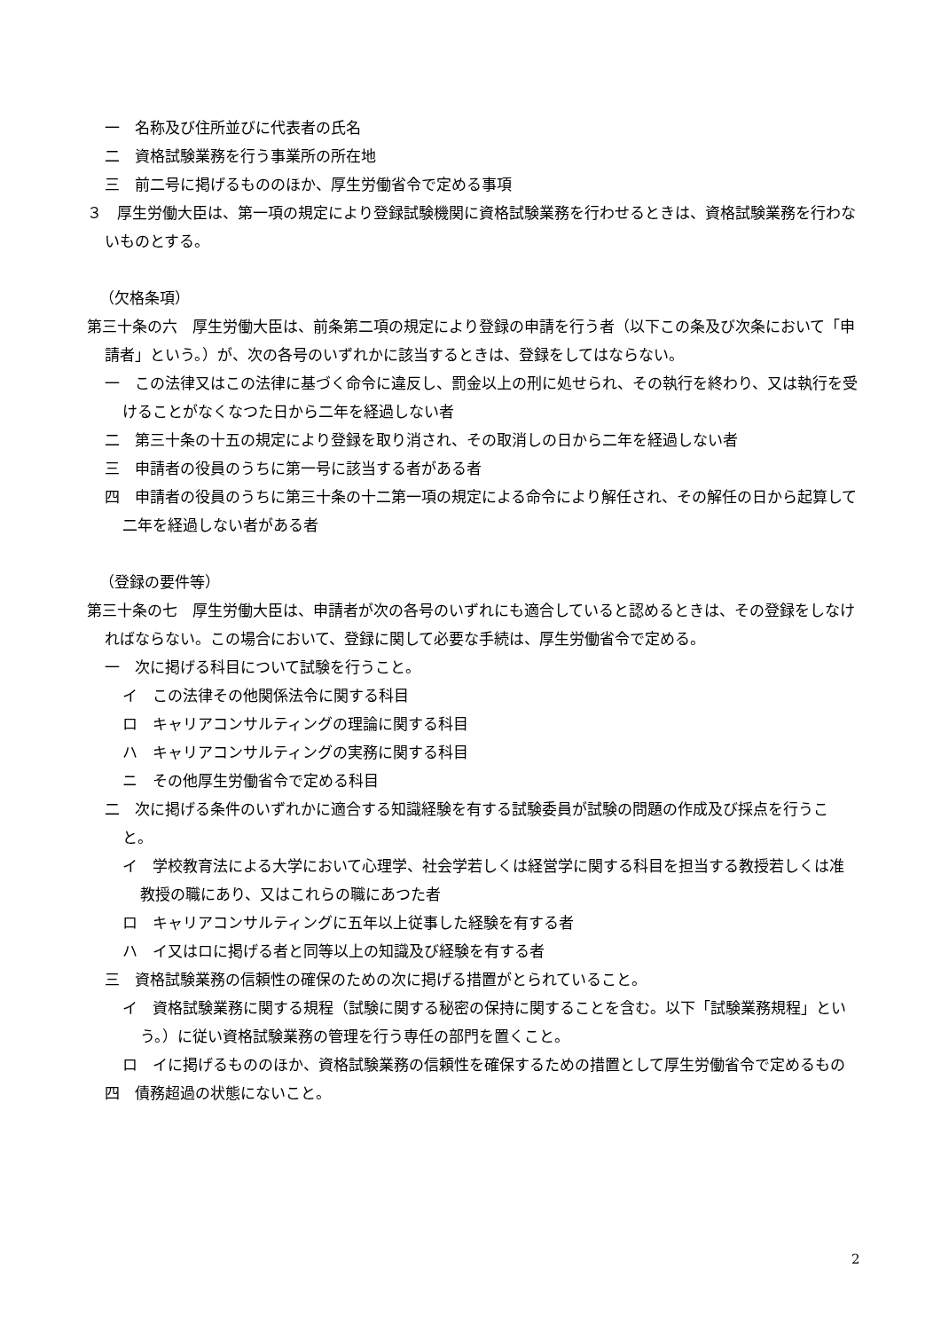一　名称及び住所並びに代表者の氏名
二　資格試験業務を行う事業所の所在地
三　前二号に掲げるもののほか、厚生労働省令で定める事項
３　厚生労働大臣は、第一項の規定により登録試験機関に資格試験業務を行わせるときは、資格試験業務を行わないものとする。
（欠格条項）
第三十条の六　厚生労働大臣は、前条第二項の規定により登録の申請を行う者（以下この条及び次条において「申請者」という。）が、次の各号のいずれかに該当するときは、登録をしてはならない。
一　この法律又はこの法律に基づく命令に違反し、罰金以上の刑に処せられ、その執行を終わり、又は執行を受けることがなくなつた日から二年を経過しない者
二　第三十条の十五の規定により登録を取り消され、その取消しの日から二年を経過しない者
三　申請者の役員のうちに第一号に該当する者がある者
四　申請者の役員のうちに第三十条の十二第一項の規定による命令により解任され、その解任の日から起算して二年を経過しない者がある者
（登録の要件等）
第三十条の七　厚生労働大臣は、申請者が次の各号のいずれにも適合していると認めるときは、その登録をしなければならない。この場合において、登録に関して必要な手続は、厚生労働省令で定める。
一　次に掲げる科目について試験を行うこと。
イ　この法律その他関係法令に関する科目
ロ　キャリアコンサルティングの理論に関する科目
ハ　キャリアコンサルティングの実務に関する科目
ニ　その他厚生労働省令で定める科目
二　次に掲げる条件のいずれかに適合する知識経験を有する試験委員が試験の問題の作成及び採点を行うこと。
イ　学校教育法による大学において心理学、社会学若しくは経営学に関する科目を担当する教授若しくは准教授の職にあり、又はこれらの職にあつた者
ロ　キャリアコンサルティングに五年以上従事した経験を有する者
ハ　イ又はロに掲げる者と同等以上の知識及び経験を有する者
三　資格試験業務の信頼性の確保のための次に掲げる措置がとられていること。
イ　資格試験業務に関する規程（試験に関する秘密の保持に関することを含む。以下「試験業務規程」という。）に従い資格試験業務の管理を行う専任の部門を置くこと。
ロ　イに掲げるもののほか、資格試験業務の信頼性を確保するための措置として厚生労働省令で定めるもの
四　債務超過の状態にないこと。
2